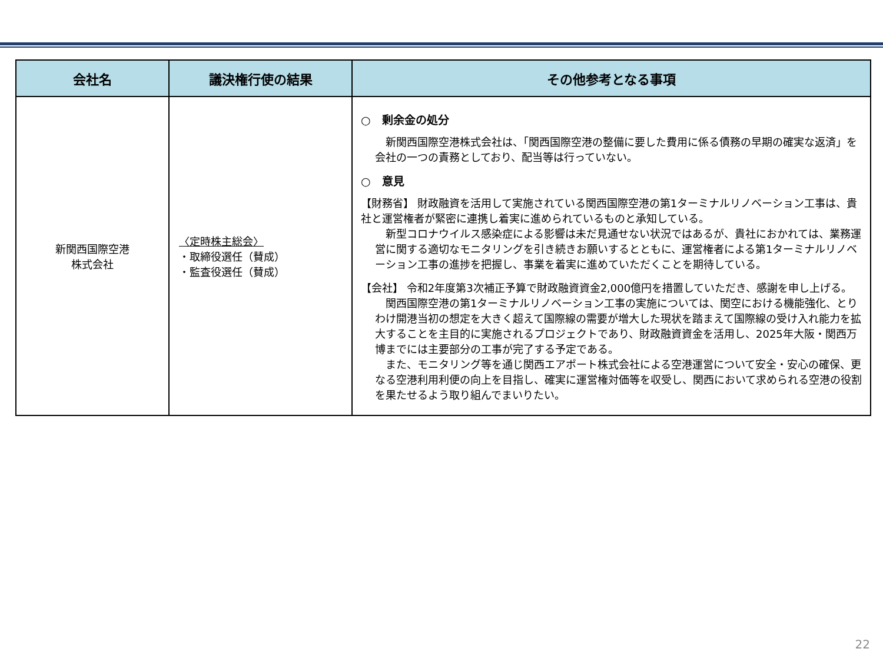| 会社名 | 議決権行使の結果 | その他参考となる事項 |
| --- | --- | --- |
| 新関西国際空港 株式会社 | 〈定時株主総会〉 ・取締役選任（賛成） ・監査役選任（賛成） | ○ 剰余金の処分 新関西国際空港株式会社は、「関西国際空港の整備に要した費用に係る債務の早期の確実な返済」を会社の一つの責務としており、配当等は行っていない。 ○ 意見 【財務省】 財政融資を活用して実施されている関西国際空港の第1ターミナルリノベーション工事は、貴社と運営権者が緊密に連携し着実に進められているものと承知している。 新型コロナウイルス感染症による影響は未だ見通せない状況ではあるが、貴社におかれては、業務運営に関する適切なモニタリングを引き続きお願いするとともに、運営権者による第1ターミナルリノベーション工事の進捗を把握し、事業を着実に進めていただくことを期待している。 【会社】 令和2年度第3次補正予算で財政融資資金2,000億円を措置していただき、感謝を申し上げる。 関西国際空港の第1ターミナルリノベーション工事の実施については、関空における機能強化、とりわけ開港当初の想定を大きく超えて国際線の需要が増大した現状を踏まえて国際線の受け入れ能力を拡大することを主目的に実施されるプロジェクトであり、財政融資資金を活用し、2025年大阪・関西万博までには主要部分の工事が完了する予定である。 また、モニタリング等を通じ関西エアポート株式会社による空港運営について安全・安心の確保、更なる空港利用利便の向上を目指し、確実に運営権対価等を収受し、関西において求められる空港の役割を果たせるよう取り組んでまいりたい。 |
22